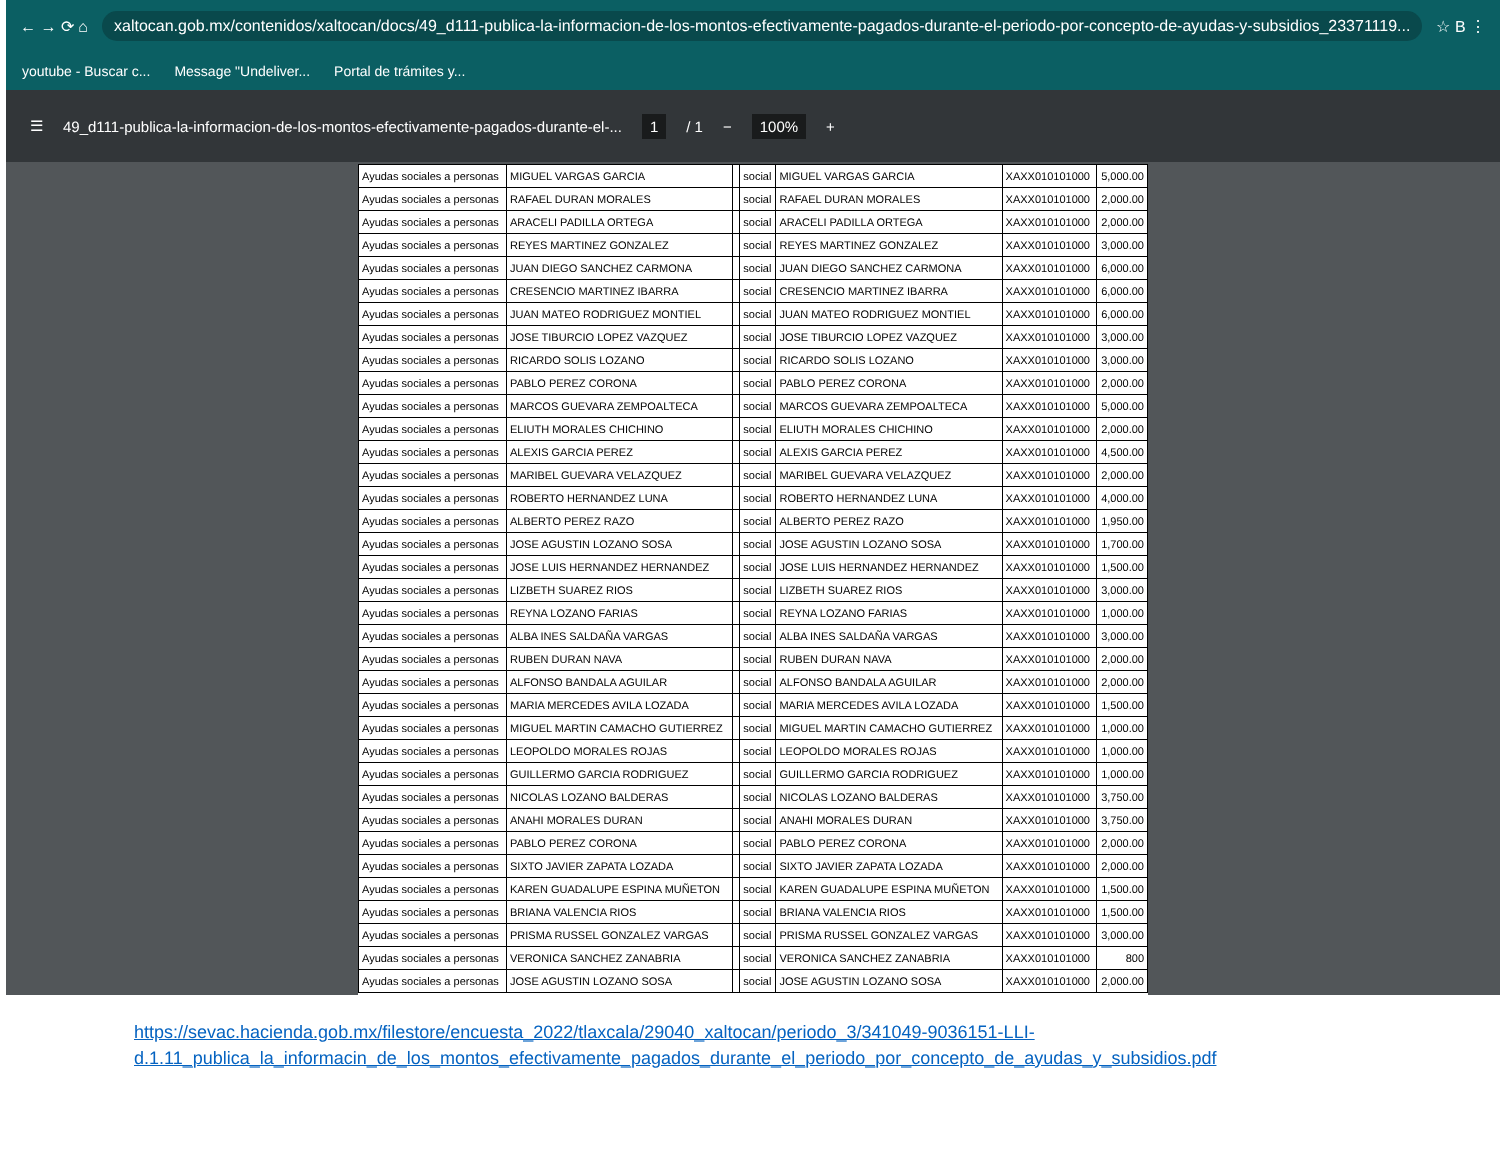← → ⟳ ⌂ xaltocan.gob.mx/contenidos/xaltocan/docs/49_d111-publica-la-informacion-de-los-montos-efectivamente-pagados-durante-el-periodo-por-concepto-de-ayudas-y-subsidios_23371119... ☆ B ⋮
youtube - Buscar c... Message "Undeliver... Portal de trámites y...
☰ 49_d111-publica-la-informacion-de-los-montos-efectivamente-pagados-durante-el-... 1 / 1 − 100% +
| Ayudas sociales a personas | MIGUEL VARGAS GARCIA | | social | MIGUEL VARGAS GARCIA | XAXX010101000 | 5,000.00 |
| Ayudas sociales a personas | RAFAEL DURAN MORALES | | social | RAFAEL DURAN MORALES | XAXX010101000 | 2,000.00 |
| Ayudas sociales a personas | ARACELI PADILLA ORTEGA | | social | ARACELI PADILLA ORTEGA | XAXX010101000 | 2,000.00 |
| Ayudas sociales a personas | REYES MARTINEZ GONZALEZ | | social | REYES MARTINEZ GONZALEZ | XAXX010101000 | 3,000.00 |
| Ayudas sociales a personas | JUAN DIEGO SANCHEZ CARMONA | | social | JUAN DIEGO SANCHEZ CARMONA | XAXX010101000 | 6,000.00 |
| Ayudas sociales a personas | CRESENCIO MARTINEZ IBARRA | | social | CRESENCIO MARTINEZ IBARRA | XAXX010101000 | 6,000.00 |
| Ayudas sociales a personas | JUAN MATEO RODRIGUEZ MONTIEL | | social | JUAN MATEO RODRIGUEZ MONTIEL | XAXX010101000 | 6,000.00 |
| Ayudas sociales a personas | JOSE TIBURCIO LOPEZ VAZQUEZ | | social | JOSE TIBURCIO LOPEZ VAZQUEZ | XAXX010101000 | 3,000.00 |
| Ayudas sociales a personas | RICARDO SOLIS LOZANO | | social | RICARDO SOLIS LOZANO | XAXX010101000 | 3,000.00 |
| Ayudas sociales a personas | PABLO PEREZ CORONA | | social | PABLO PEREZ CORONA | XAXX010101000 | 2,000.00 |
| Ayudas sociales a personas | MARCOS GUEVARA ZEMPOALTECA | | social | MARCOS GUEVARA ZEMPOALTECA | XAXX010101000 | 5,000.00 |
| Ayudas sociales a personas | ELIUTH MORALES CHICHINO | | social | ELIUTH MORALES CHICHINO | XAXX010101000 | 2,000.00 |
| Ayudas sociales a personas | ALEXIS GARCIA PEREZ | | social | ALEXIS GARCIA PEREZ | XAXX010101000 | 4,500.00 |
| Ayudas sociales a personas | MARIBEL GUEVARA VELAZQUEZ | | social | MARIBEL GUEVARA VELAZQUEZ | XAXX010101000 | 2,000.00 |
| Ayudas sociales a personas | ROBERTO HERNANDEZ LUNA | | social | ROBERTO HERNANDEZ LUNA | XAXX010101000 | 4,000.00 |
| Ayudas sociales a personas | ALBERTO PEREZ RAZO | | social | ALBERTO PEREZ RAZO | XAXX010101000 | 1,950.00 |
| Ayudas sociales a personas | JOSE AGUSTIN LOZANO SOSA | | social | JOSE AGUSTIN LOZANO SOSA | XAXX010101000 | 1,700.00 |
| Ayudas sociales a personas | JOSE LUIS HERNANDEZ HERNANDEZ | | social | JOSE LUIS HERNANDEZ HERNANDEZ | XAXX010101000 | 1,500.00 |
| Ayudas sociales a personas | LIZBETH SUAREZ RIOS | | social | LIZBETH SUAREZ RIOS | XAXX010101000 | 3,000.00 |
| Ayudas sociales a personas | REYNA LOZANO FARIAS | | social | REYNA LOZANO FARIAS | XAXX010101000 | 1,000.00 |
| Ayudas sociales a personas | ALBA INES SALDAÑA VARGAS | | social | ALBA INES SALDAÑA VARGAS | XAXX010101000 | 3,000.00 |
| Ayudas sociales a personas | RUBEN DURAN NAVA | | social | RUBEN DURAN NAVA | XAXX010101000 | 2,000.00 |
| Ayudas sociales a personas | ALFONSO BANDALA AGUILAR | | social | ALFONSO BANDALA AGUILAR | XAXX010101000 | 2,000.00 |
| Ayudas sociales a personas | MARIA MERCEDES AVILA LOZADA | | social | MARIA MERCEDES AVILA LOZADA | XAXX010101000 | 1,500.00 |
| Ayudas sociales a personas | MIGUEL MARTIN CAMACHO GUTIERREZ | | social | MIGUEL MARTIN CAMACHO GUTIERREZ | XAXX010101000 | 1,000.00 |
| Ayudas sociales a personas | LEOPOLDO MORALES ROJAS | | social | LEOPOLDO MORALES ROJAS | XAXX010101000 | 1,000.00 |
| Ayudas sociales a personas | GUILLERMO GARCIA RODRIGUEZ | | social | GUILLERMO GARCIA RODRIGUEZ | XAXX010101000 | 1,000.00 |
| Ayudas sociales a personas | NICOLAS LOZANO BALDERAS | | social | NICOLAS LOZANO BALDERAS | XAXX010101000 | 3,750.00 |
| Ayudas sociales a personas | ANAHI MORALES DURAN | | social | ANAHI MORALES DURAN | XAXX010101000 | 3,750.00 |
| Ayudas sociales a personas | PABLO PEREZ CORONA | | social | PABLO PEREZ CORONA | XAXX010101000 | 2,000.00 |
| Ayudas sociales a personas | SIXTO JAVIER ZAPATA LOZADA | | social | SIXTO JAVIER ZAPATA LOZADA | XAXX010101000 | 2,000.00 |
| Ayudas sociales a personas | KAREN GUADALUPE ESPINA MUÑETON | | social | KAREN GUADALUPE ESPINA MUÑETON | XAXX010101000 | 1,500.00 |
| Ayudas sociales a personas | BRIANA VALENCIA RIOS | | social | BRIANA VALENCIA RIOS | XAXX010101000 | 1,500.00 |
| Ayudas sociales a personas | PRISMA RUSSEL GONZALEZ VARGAS | | social | PRISMA RUSSEL GONZALEZ VARGAS | XAXX010101000 | 3,000.00 |
| Ayudas sociales a personas | VERONICA SANCHEZ ZANABRIA | | social | VERONICA SANCHEZ ZANABRIA | XAXX010101000 | 800 |
| Ayudas sociales a personas | JOSE AGUSTIN LOZANO SOSA | | social | JOSE AGUSTIN LOZANO SOSA | XAXX010101000 | 2,000.00 |
https://sevac.hacienda.gob.mx/filestore/encuesta_2022/tlaxcala/29040_xaltocan/periodo_3/341049-9036151-LLI-
d.1.11_publica_la_informacin_de_los_montos_efectivamente_pagados_durante_el_periodo_por_concepto_de_ayudas_y_subsidios.pdf